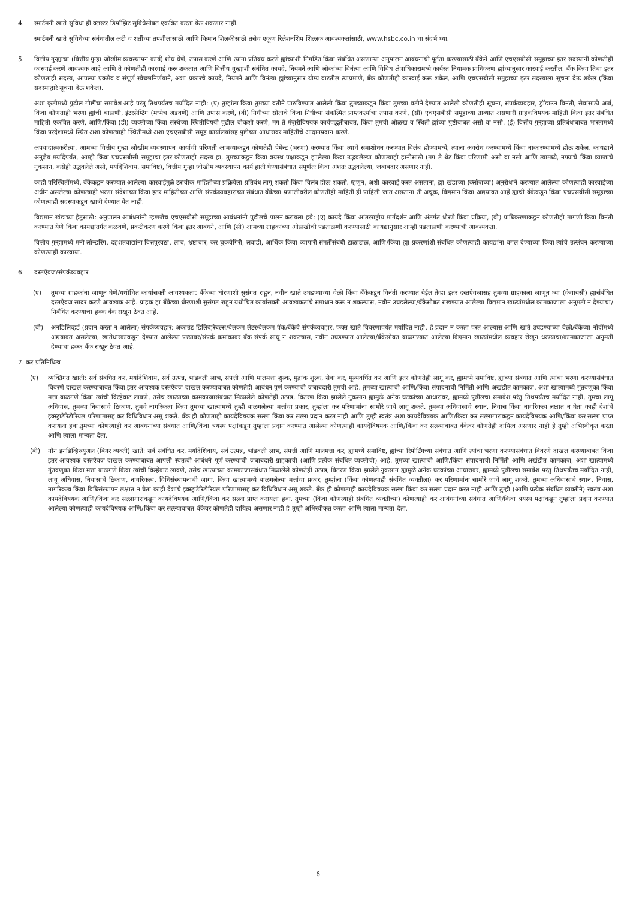4. स्मार्टमनी खाते सुविधा ही क्लस्टर डिपॉझिट सुविधेसोबत एकत्रित करता येऊ शकणार नाही.
स्मार्टमनी खाते सुविधेच्या संबंधातील अटी व शर्तींच्या तपशीलासाठी आणि किमान शिलकीसाठी तसेच एकूण रिलेशनशिप शिल्लक आवश्यकतांसाठी, www.hsbc.co.in चा संदर्भ घ्या.
5. वित्तीय गुन्ह्याचा (वित्तीय गुन्हा जोखीम व्यवस्थापन कार्य) शोध घेणे, तपास करणे आणि त्यांना प्रतिबंध करणे ह्यांच्याशी निगडित किंवा संबंधित असणाऱ्या अनुपालन आबंधनांची पूर्तता करण्यासाठी बँकेने आणि एचएसबीसी समूहाच्या इतर सदस्यांनी कोणतीही कारवाई करणे आवश्यक आहे आणि ते कोणतीही कारवाई करू शकतात आणि वित्तीय गुन्ह्याशी संबंधित कायदे, नियमने आणि लोकांच्या विनंत्या आणि विविध क्षेत्राधिकारामध्ये कार्यरत नियामक प्राधिकरण ह्यांच्यानुसार कारवाई करतील. बँक किंवा तिचा इतर कोणताही सदस्य, आपल्या एकमेव व संपूर्ण स्वेच्छानिर्णयाने, अशा प्रकारचे कायदे, नियमने आणि विनंत्या ह्यांच्यानुसार योग्य वाटतील त्याप्रमाणे, बँक कोणतीही कारवाई करू शकेल, आणि एचएसबीसी समूहाच्या इतर सदस्याला सूचना देऊ शकेल (किंवा सदस्याद्वारे सूचना देऊ शकेल).
अशा कृतीमध्ये पुढील गोष्टींचा समावेश आहे परंतु तिथपर्यंतच मर्यादित नाही: (ए) तुम्हांला किंवा तुमच्या वतीने पाठविण्यात आलेली किंवा तुमच्याकडून किंवा तुमच्या वतीने देण्यात आलेली कोणतीही सूचना, संपर्कव्यवहार, ड्रॉडाउन विनंती, सेवांसाठी अर्ज, किंवा कोणताही भरणा ह्यांची चाळणी, इंटरसेप्टिंग (मध्येच अडवणे) आणि तपास करणे, (बी) निधीच्या स्रोताचे किंवा निधीच्या संकल्पित प्राप्तकर्त्याचा तपास करणे, (सी) एचएसबीसी समूहाच्या ताब्यात असणारी ग्राहकविषयक माहिती किंवा इतर संबंधित माहिती एकत्रित करणे, आणि/किंवा (डी) व्यक्तीच्या किंवा संस्थेच्या स्थितीविषयी पुढील चौकशी करणे, मग ते मंजुरीविषयक कार्यपद्धतीबाबत, किंवा तुमची ओळख व स्थिती ह्यांच्या पुष्टीबाबत असो वा नसो. (ई) वित्तीय गुन्ह्याच्या प्रतिबंधाबाबत भारतामध्ये किंवा परदेशामध्ये स्थित अशा कोणत्याही स्थितीमध्ये अशा एचएसबीसी समूह कार्यालयांसह पुष्टीच्या आधारावर माहितीचे आदानप्रदान करणे.
अपवादात्मकरीत्या, आमच्या वित्तीय गुन्हा जोखीम व्यवस्थापन कार्याची परिणती आमच्याकडून कोणतेही पेमेन्ट (भरणा) करण्यात किंवा त्याचे समाशोधन करण्यात विलंब होण्यामध्ये, त्याला अवरोध करण्यामध्ये किंवा नाकारण्यामध्ये होऊ शकेल. कायद्याने अनुज्ञेय मर्यादेपर्यंत, आम्ही किंवा एचएसबीसी समूहाचा इतर कोणताही सदस्य हा, तुमच्याकडून किंवा त्रयस्थ पक्षाकडून झालेल्या किंवा उद्भवलेल्या कोणत्याही हानीसाठी (मग ते थेट किंवा परिणामी असो वा नसो आणि त्यामध्ये, नफ्याचे किंवा व्याजाचे नुकसान, कसेही उद्भवलेले असो, मर्यादेशिवाय, समाविष्ट), वित्तीय गुन्हा जोखीम व्यवस्थापन कार्य हाती घेण्यासंबंधात संपूर्णतः किंवा अंशतः उद्भवलेल्या, जबाबदार असणार नाही.
काही परिस्थितींमध्ये, बँकेकडून करण्यात आलेल्या कारवाईमुळे ठरावीक माहितीच्या प्रक्रियेला प्रतिबंध लागू शकतो किंवा विलंब होऊ शकतो. म्हणून, अशी कारवाई करत असताना, ह्या खंडाच्या (क्लॉजच्या) अनुरोधाने करण्यात आलेल्या कोणत्याही कारवाईच्या अधीन असलेल्या कोणत्याही भरणा संदेशाच्या किंवा इतर माहितीच्या आणि संपर्कव्यवहाराच्या संबंधात बँकेच्या प्रणालीवरील कोणतीही माहिती ही पाहिली जात असताना ती अचूक, विद्यमान किंवा अद्ययावत आहे ह्याची बँकेकडून किंवा एचएसबीसी समूहाच्या कोणत्याही सदस्याकडून खात्री देण्यात येत नाही.
विद्यमान खंडाच्या हेतूसाठी: अनुपालन आबंधनांनी म्हणजेच एचएसबीसी समूहाच्या आबंधनांनी पुढीलचे पालन करायला हवे: (ए) कायदे किंवा आंतरराष्ट्रीय मार्गदर्शन आणि अंतर्गत धोरणे किंवा प्रक्रिया, (बी) प्राधिकरणाकडून कोणतीही मागणी किंवा विनंती करण्यात येणे किंवा कायद्यांतर्गत कळवणे, प्रकटीकरण करणे किंवा इतर आबंधने, आणि (सी) आमच्या ग्राहकांच्या ओळखीची पडताळणी करण्यासाठी कायद्यानुसार आम्ही पडताळणी करण्याची आवश्यकता.
वित्तीय गुन्ह्यामध्ये मनी लॉन्डरिंग, दहशतवाद्यांना वित्तपुरवठा, लाच, भ्रष्टाचार, कर चुकवेगिरी, लबाडी, आर्थिक किंवा व्यापारी संमतींसंबंधी टाळाटाळ, आणि/किंवा ह्या प्रकरणांशी संबंधित कोणत्याही कायद्यांना बगल देण्याच्या किंवा त्यांचे उल्लंघन करण्याच्या कोणत्याही कारवाया.
6. दस्तऐवज/संपर्कव्यवहार
(ए) तुमच्या ग्राहकांना जाणून घेणे/यथोचित कार्यासक्ती आवश्यकता: बँकेच्या धोरणाशी सुसंगत राहून, नवीन खाते उघडण्याच्या वेळी किंवा बँकेकडून विनंती करण्यात येईल तेव्हा इतर दस्तऐवजासह तुमच्या ग्राहकाला जाणून घ्या (केवायसी) ह्यासंबंधित दस्तऐवज सादर करणे आवश्यक आहे. ग्राहक हा बँकेच्या धोरणाशी सुसंगत राहून यथोचित कार्यासक्ती आवश्यकतांचे समाधान करू न शकल्यास, नवीन उघडलेल्या/बँकेसोबत राखण्यात आलेल्या विद्यमान खात्यांमधील कामकाजाला अनुमती न देण्याचा/निर्बंधित करण्याचा हक्क बँक राखून ठेवत आहे.
(बी) अनडिलिव्हर्ड (प्रदान करता न आलेला) संपर्कव्यवहार: अकाउंट डिलिव्हरेबल्स/वेलकम लेटर/वेलकम पॅक/बँकेचे संपर्कव्यवहार, फक्त खाते विवरणापर्यंत मर्यादित नाही, हे प्रदान न करता परत आल्यास आणि खाते उघडण्याच्या वेळी/बँकेच्या नोंदींमध्ये अद्ययावत असलेल्या, खातेधारकाकडून देण्यात आलेल्या पत्त्यावर/संपर्क क्रमांकावर बँक संपर्क साधू न शकल्यास, नवीन उघडण्यात आलेल्या/बँकेसोबत बाळगण्यात आलेल्या विद्यमान खात्यांमधील व्यवहार रोखून धरण्याचा/कामकाजाला अनुमती देण्याचा हक्क बँक राखून ठेवत आहे.
7. कर प्रतिनिधित्व
(ए) व्यक्तिगत खाती: सर्व संबंधित कर, मर्यादेशिवाय, सर्व उत्पन्न, भांडवली लाभ, संपत्ती आणि मालमत्ता शुल्क, मुद्रांक शुल्क, सेवा कर, मूल्यवर्धित कर आणि इतर कोणतेही लागू कर, ह्यामध्ये समाविष्ट, ह्यांच्या संबंधात आणि त्यांचा भरणा करण्यासंबंधात विवरणे दाखल करण्याबाबत किंवा इतर आवश्यक दस्तऐवज दाखल करण्याबाबत कोणतेही आबंधन पूर्ण करण्याची जबाबदारी तुमची आहे. तुमच्या खात्याची आणि/किंवा संपादनाची निर्मिती आणि अखंडीत कामकाज, अशा खात्यामध्ये गुंतवणुका किंवा मत्ता बाळगणे किंवा त्यांची विल्हेवाट लावणे, तसेच खात्याच्या कामकाजासंबंधात मिळालेले कोणतेही उत्पन्न, वितरण किंवा झालेले नुकसान ह्यामुळे अनेक घटकांच्या आधारावर, ह्यामध्ये पुढीलचा समावेश परंतु तिथपर्यंतच मर्यादित नाही, तुमचा लागू अधिवास, तुमच्या निवासाचे ठिकाण, तुमचे नागरिकत्व किंवा तुमच्या खात्यामध्ये तुम्ही बाळगलेल्या मत्तांचा प्रकार, तुम्हांला कर परिणामांना सामोरे जावे लागू शकते. तुमच्या अधिवासाचे स्थान, निवास किंवा नागरिकत्व लक्षात न घेता काही देशांचे इक्स्ट्राटेरिटोरियल परिणामासह कर विधिविधान असू शकते. बँक ही कोणताही कायदेविषयक सल्ला किंवा कर सल्ला प्रदान करत नाही आणि तुम्ही स्वतंत्र अशा कायदेविषयक आणि/किंवा कर सल्लागाराकडून कायदेविषयक आणि/किंवा कर सल्ला प्राप्त करायला हवा.तुमच्या कोणत्याही कर आबंधनांच्या संबंधात आणि/किंवा त्रयस्थ पक्षांकडून तुम्हांला प्रदान करण्यात आलेल्या कोणत्याही कायदेविषयक आणि/किंवा कर सल्ल्याबाबत बँकेवर कोणतेही दायित्व असणार नाही हे तुम्ही अभिस्वीकृत करता आणि त्याला मान्यता देता.
(बी) नॉन इनडिव्हिज्युअल (बिगर व्यक्ती) खाते: सर्व संबंधित कर, मर्यादेशिवाय, सर्व उत्पन्न, भांडवली लाभ, संपत्ती आणि मालमत्ता कर, ह्यामध्ये समाविष्ट, ह्यांच्या रिपोर्टिंगच्या संबंधात आणि त्यांचा भरणा करण्यासंबंधात विवरणे दाखल करण्याबाबत किंवा इतर आवश्यक दस्तऐवज दाखल करण्याबाबत आपली स्वतःची आबंधने पूर्ण करण्याची जबाबदारी ग्राहकाची (आणि प्रत्येक संबंधित व्यक्तीची) आहे. तुमच्या खात्याची आणि/किंवा संपादनाची निर्मिती आणि अखंडीत कामकाज, अशा खात्यामध्ये गुंतवणुका किंवा मत्ता बाळगणे किंवा त्यांची विल्हेवाट लावणे, तसेच खात्याच्या कामकाजासंबंधात मिळालेले कोणतेही उत्पन्न, वितरण किंवा झालेले नुकसान ह्यामुळे अनेक घटकांच्या आधारावर, ह्यामध्ये पुढीलचा समावेश परंतु तिथपर्यंतच मर्यादित नाही, लागू अधिवास, निवासाचे ठिकाण, नागरिकत्व, विधिसंस्थापनाची जागा, किंवा खात्यामध्ये बाळगलेल्या मत्तांचा प्रकार, तुम्हांला (किंवा कोणत्याही संबंधित व्यक्तीला) कर परिणामांना सामोरे जावे लागू शकते. तुमच्या अधिवासाचे स्थान, निवास, नागरिकत्व किंवा विधिसंस्थापन लक्षात न घेता काही देशांचे इक्स्ट्राटेरिटोरियल परिणामासह कर विधिविधान असू शकते. बँक ही कोणताही कायदेविषयक सल्ला किंवा कर सल्ला प्रदान करत नाही आणि तुम्ही (आणि प्रत्येक संबंधित व्यक्तीने) स्वतंत्र अशा कायदेविषयक आणि/किंवा कर सल्लागाराकडून कायदेविषयक आणि/किंवा कर सल्ला प्राप्त करायला हवा. तुमच्या (किंवा कोणत्याही संबंधित व्यक्तींच्या) कोणत्याही कर आबंधनांच्या संबंधात आणि/किंवा त्रयस्थ पक्षांकडून तुम्हांला प्रदान करण्यात आलेल्या कोणत्याही कायदेविषयक आणि/किंवा कर सल्ल्याबाबत बँकेवर कोणतेही दायित्व असणार नाही हे तुम्ही अभिस्वीकृत करता आणि त्याला मान्यता देता.
6